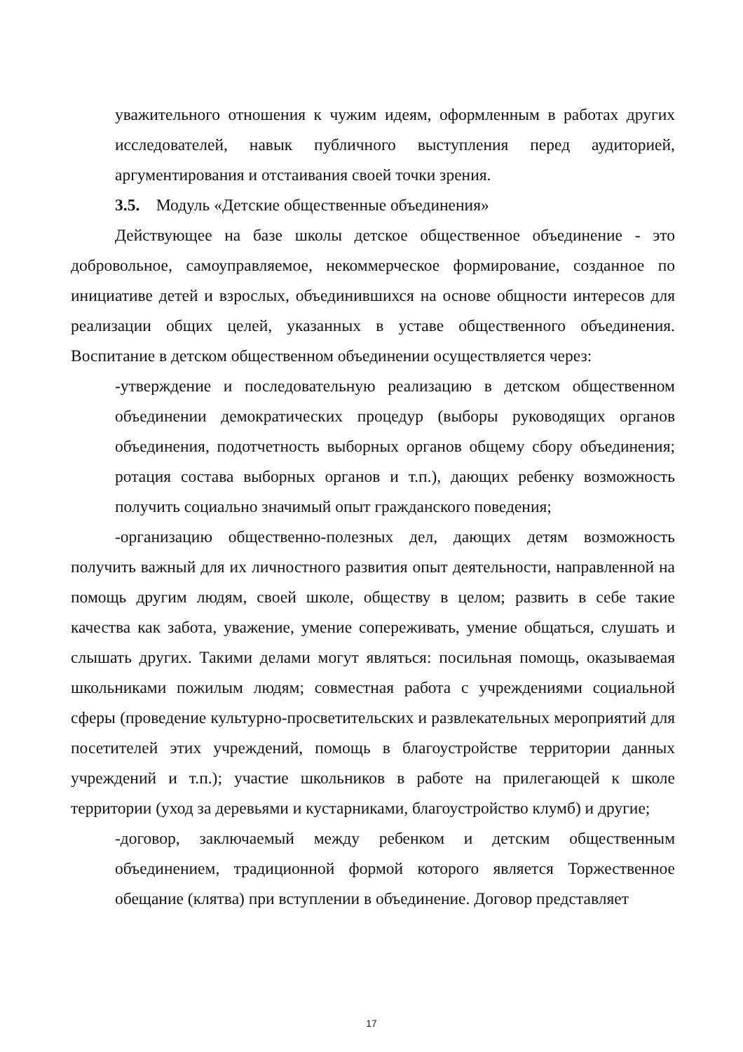уважительного отношения к чужим идеям, оформленным в работах других исследователей, навык публичного выступления перед аудиторией, аргументирования и отстаивания своей точки зрения.
3.5. Модуль «Детские общественные объединения»
Действующее на базе школы детское общественное объединение - это добровольное, самоуправляемое, некоммерческое формирование, созданное по инициативе детей и взрослых, объединившихся на основе общности интересов для реализации общих целей, указанных в уставе общественного объединения. Воспитание в детском общественном объединении осуществляется через:
-утверждение и последовательную реализацию в детском общественном объединении демократических процедур (выборы руководящих органов объединения, подотчетность выборных органов общему сбору объединения; ротация состава выборных органов и т.п.), дающих ребенку возможность получить социально значимый опыт гражданского поведения;
-организацию общественно-полезных дел, дающих детям возможность получить важный для их личностного развития опыт деятельности, направленной на помощь другим людям, своей школе, обществу в целом; развить в себе такие качества как забота, уважение, умение сопереживать, умение общаться, слушать и слышать других. Такими делами могут являться: посильная помощь, оказываемая школьниками пожилым людям; совместная работа с учреждениями социальной сферы (проведение культурно-просветительских и развлекательных мероприятий для посетителей этих учреждений, помощь в благоустройстве территории данных учреждений и т.п.); участие школьников в работе на прилегающей к школе территории (уход за деревьями и кустарниками, благоустройство клумб) и другие;
-договор, заключаемый между ребенком и детским общественным объединением, традиционной формой которого является Торжественное обещание (клятва) при вступлении в объединение. Договор представляет
17